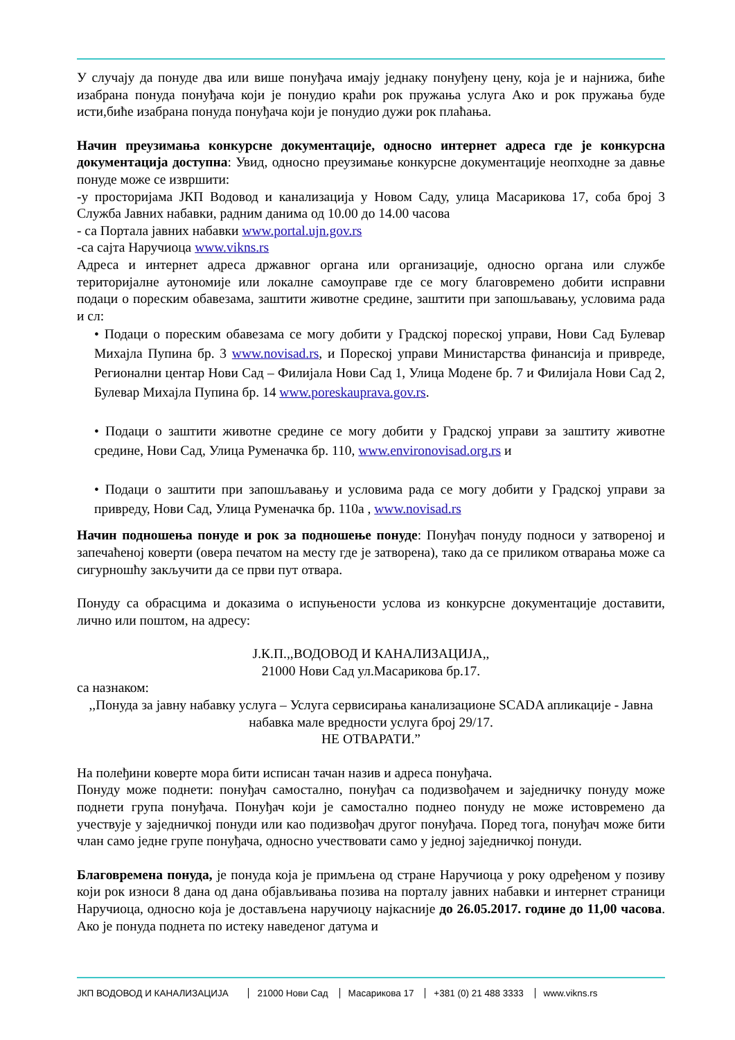У случају да понуде два или више понуђача имају једнаку понуђену цену, која је и најнижа, биће изабрана понуда понуђача који је понудио краћи рок пружања услуга Ако и рок пружања буде исти,биће изабрана понуда понуђача који је понудио дужи рок плаћања.
Начин преузимања конкурсне документације, односно интернет адреса где је конкурсна документација доступна: Увид, односно преузимање конкурсне документације неопходне за давње понуде може се извршити:
-у просторијама ЈКП Водовод и канализација у Новом Саду, улица Масарикова 17, соба број 3 Служба Јавних набавки, радним данима од 10.00 до 14.00 часова
- са Портала јавних набавки www.portal.ujn.gov.rs
-са сајта Наручиоца www.vikns.rs
Адреса и интернет адреса државног органа или организације, односно органа или службе територијалне аутономије или локалне самоуправе где се могу благовремено добити исправни подаци о пореским обавезама, заштити животне средине, заштити при запошљавању, условима рада и сл:
• Подаци о пореским обавезама се могу добити у Градској пореској управи, Нови Сад Булевар Михајла Пупина бр. 3 www.novisad.rs, и Пореској управи Министарства финансија и привреде, Регионални центар Нови Сад – Филијала Нови Сад 1, Улица Модене бр. 7 и Филијала Нови Сад 2, Булевар Михајла Пупина бр. 14 www.poreskauprava.gov.rs.
• Подаци о заштити животне средине се могу добити у Градској управи за заштиту животне средине, Нови Сад, Улица Руменачка бр. 110, www.environovisad.org.rs и
• Подаци о заштити при запошљавању и условима рада се могу добити у Градској управи за привреду, Нови Сад, Улица Руменачка бр. 110а , www.novisad.rs
Начин подношења понуде и рок за подношење понуде: Понуђач понуду подноси у затвореној и запечаћеној коверти (овера печатом на месту где је затворена), тако да се приликом отварања може са сигурношћу закључити да се први пут отвара.
Понуду са обрасцима и доказима о испуњености услова из конкурсне документације доставити, лично или поштом, на адресу:
Ј.К.П.,,ВОДОВОД И КАНАЛИЗАЦИЈА,,
21000 Нови Сад ул.Масарикова бр.17.
са назнаком:
,,Понуда за јавну набавку услуга – Услуга сервисирања канализационе SCADA апликације - Јавна набавка мале вредности услуга број 29/17.
НЕ ОТВАРАТИ.”
На полеђини коверте мора бити исписан тачан назив и адреса понуђача.
Понуду може поднети: понуђач самостално, понуђач са подизвођачем и заједничку понуду може поднети група понуђача. Понуђач који је самостално поднео понуду не може истовремено да учествује у заједничкој понуди или као подизвођач другог понуђача. Поред тога, понуђач може бити члан само једне групе понуђача, односно учествовати само у једној заједничкој понуди.
Благовремена понуда, је понуда која је примљена од стране Наручиоца у року одређеном у позиву који рок износи 8 дана од дана објављивања позива на порталу јавних набавки и интернет страници Наручиоца, односно која је достављена наручиоцу најкасније до 26.05.2017. године до 11,00 часова. Ако је понуда поднета по истеку наведеног датума и
ЈКП ВОДОВОД И КАНАЛИЗАЦИЈА 21000 Нови Сад Масарикова 17 +381 (0) 21 488 3333 www.vikns.rs